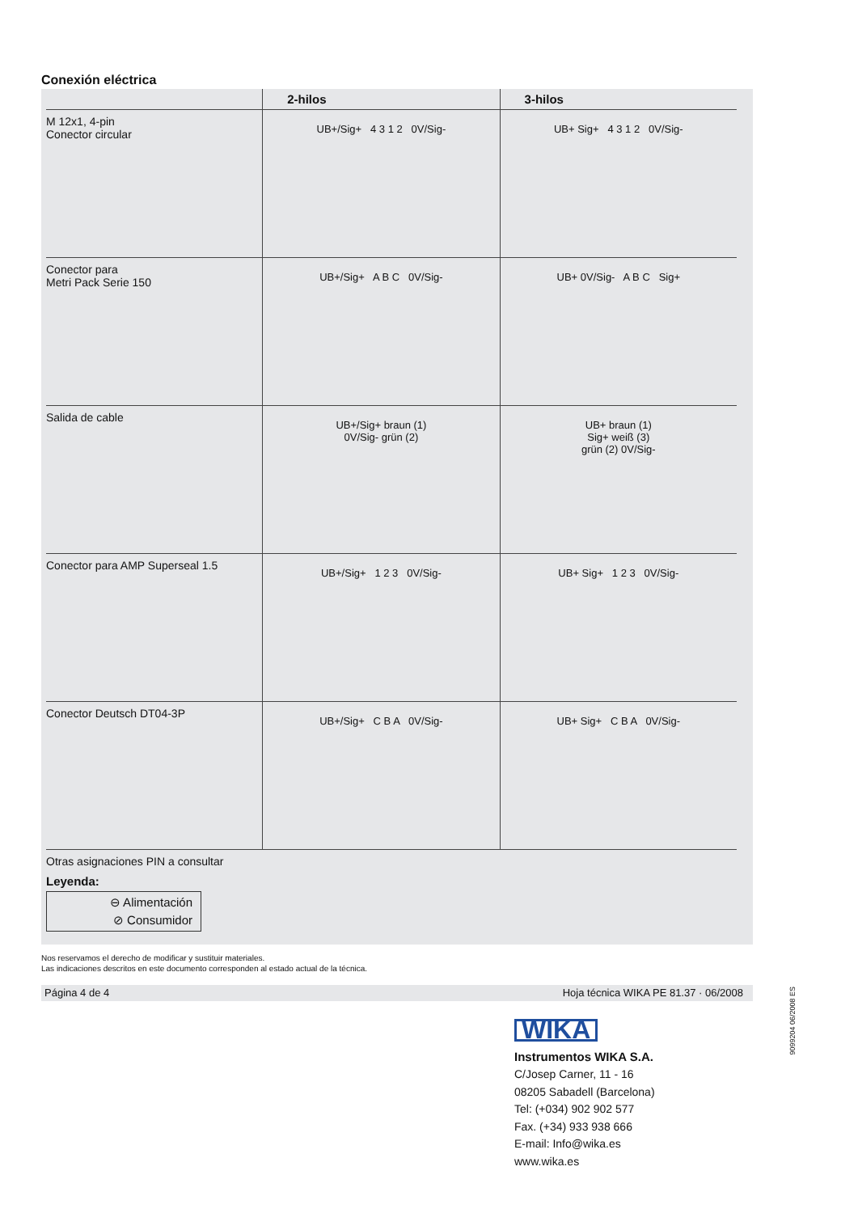Conexión eléctrica
| | 2-hilos | 3-hilos |
| --- | --- | --- |
| M 12x1, 4-pin Conector circular | UB+/Sig+ 4 3 1 2 0V/Sig- | UB+ Sig+ 4 3 1 2 0V/Sig- |
| Conector para Metri Pack Serie 150 | UB+/Sig+ A B C 0V/Sig- | UB+ 0V/Sig- A B C Sig+ |
| Salida de cable | UB+/Sig+ braun (1) 0V/Sig- grün (2) | UB+ braun (1) Sig+ weiß (3) grün (2) 0V/Sig- |
| Conector para AMP Superseal 1.5 | UB+/Sig+ 1 2 3 0V/Sig- | UB+ Sig+ 1 2 3 0V/Sig- |
| Conector Deutsch DT04-3P | UB+/Sig+ C B A 0V/Sig- | UB+ Sig+ C B A 0V/Sig- |
Otras asignaciones PIN a consultar
Leyenda:
⊖ Alimentación
⊘ Consumidor
Nos reservamos el derecho de modificar y sustituir materiales.
Las indicaciones descritos en este documento corresponden al estado actual de la técnica.
Página 4 de 4 Hoja técnica WIKA PE 81.37 · 06/2008
WIKA
Instrumentos WIKA S.A.
C/Josep Carner, 11 - 16
08205 Sabadell (Barcelona)
Tel: (+034) 902 902 577
Fax. (+34) 933 938 666
E-mail: Info@wika.es
www.wika.es
9099204 06/2008 ES